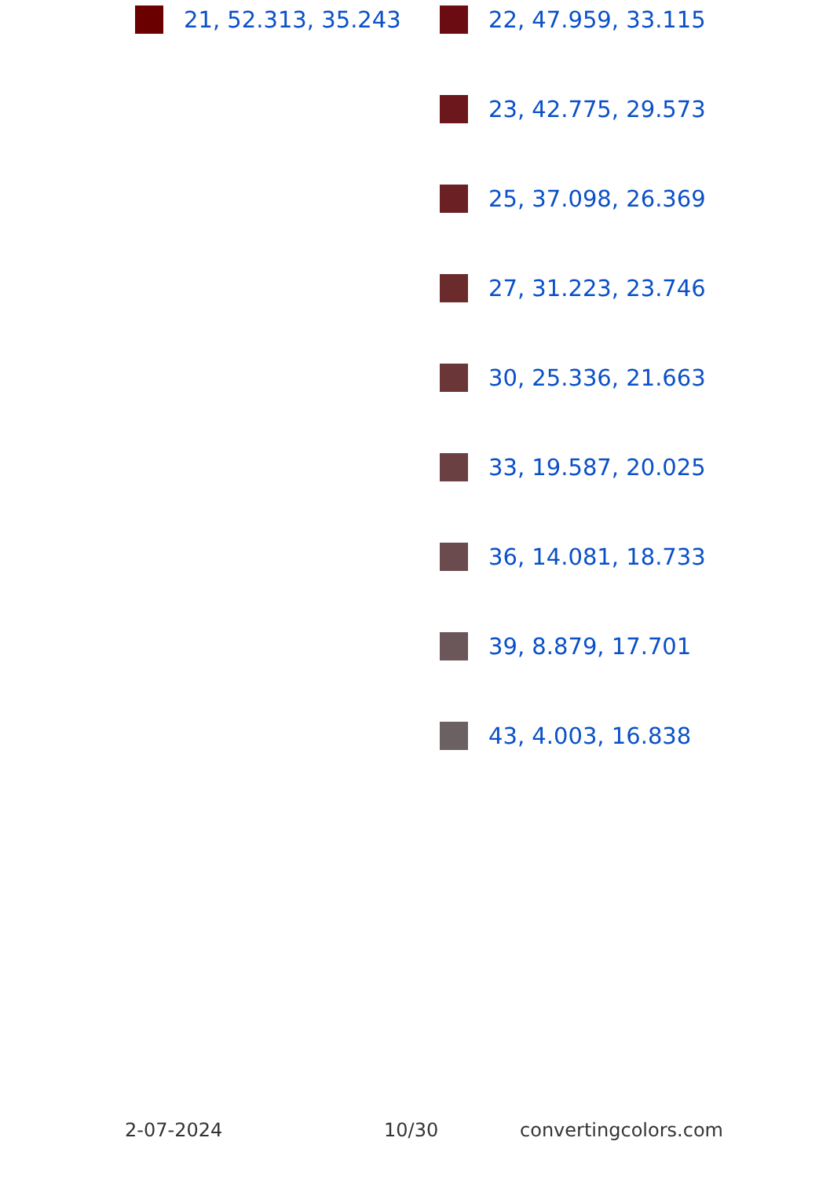21, 52.313, 35.243
22, 47.959, 33.115
23, 42.775, 29.573
25, 37.098, 26.369
27, 31.223, 23.746
30, 25.336, 21.663
33, 19.587, 20.025
36, 14.081, 18.733
39, 8.879, 17.701
43, 4.003, 16.838
2-07-2024 10/30 convertingcolors.com